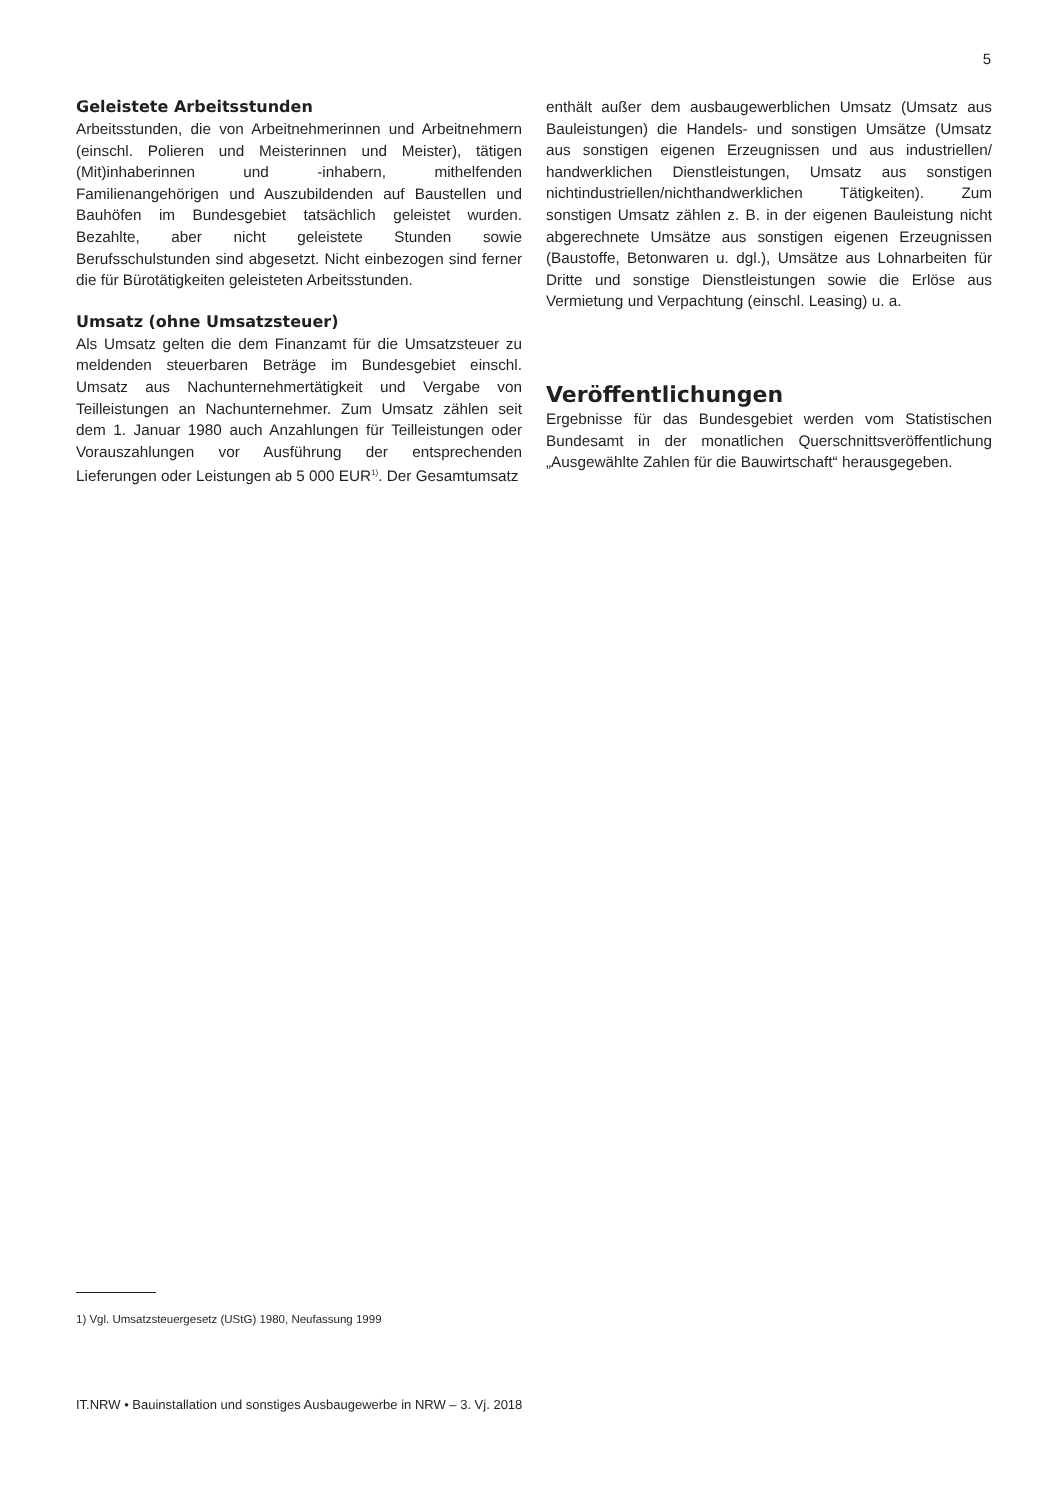5
Geleistete Arbeitsstunden
Arbeitsstunden, die von Arbeitnehmerinnen und Arbeitnehmern (einschl. Polieren und Meisterinnen und Meister), tätigen (Mit)inhaberinnen und -inhabern, mithelfenden Familienangehörigen und Auszubildenden auf Baustellen und Bauhöfen im Bundesgebiet tatsächlich geleistet wurden. Bezahlte, aber nicht geleistete Stunden sowie Berufsschulstunden sind abgesetzt. Nicht einbezogen sind ferner die für Bürotätigkeiten geleisteten Arbeitsstunden.
Umsatz (ohne Umsatzsteuer)
Als Umsatz gelten die dem Finanzamt für die Umsatzsteuer zu meldenden steuerbaren Beträge im Bundesgebiet einschl. Umsatz aus Nachunternehmertätigkeit und Vergabe von Teilleistungen an Nachunternehmer. Zum Umsatz zählen seit dem 1. Januar 1980 auch Anzahlungen für Teilleistungen oder Vorauszahlungen vor Ausführung der entsprechenden Lieferungen oder Leistungen ab 5 000 EUR<sup>1)</sup>. Der Gesamtumsatz
enthält außer dem ausbaugewerblichen Umsatz (Umsatz aus Bauleistungen) die Handels- und sonstigen Umsätze (Umsatz aus sonstigen eigenen Erzeugnissen und aus industriellen/ handwerklichen Dienstleistungen, Umsatz aus sonstigen nichtindustriellen/nichthandwerklichen Tätigkeiten). Zum sonstigen Umsatz zählen z. B. in der eigenen Bauleistung nicht abgerechnete Umsätze aus sonstigen eigenen Erzeugnissen (Baustoffe, Betonwaren u. dgl.), Umsätze aus Lohnarbeiten für Dritte und sonstige Dienstleistungen sowie die Erlöse aus Vermietung und Verpachtung (einschl. Leasing) u. a.
Veröffentlichungen
Ergebnisse für das Bundesgebiet werden vom Statistischen Bundesamt in der monatlichen Querschnittsveröffentlichung „Ausgewählte Zahlen für die Bauwirtschaft“ herausgegeben.
1) Vgl. Umsatzsteuergesetz (UStG) 1980, Neufassung 1999
IT.NRW • Bauinstallation und sonstiges Ausbaugewerbe in NRW – 3. Vj. 2018